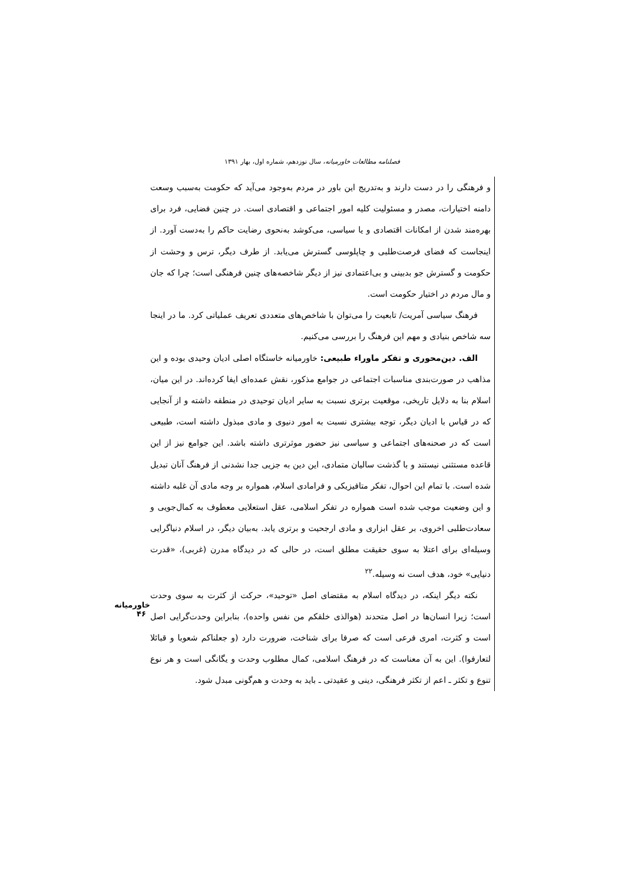فصلنامه مطالعات خاورمیانه، سال نوزدهم، شماره اول، بهار ۱۳۹۱
و فرهنگی را در دست دارند و به‌تدریج این باور در مردم به‌وجود می‌آید که حکومت به‌سبب وسعت دامنه اختیارات، مصدر و مسئولیت کلیه امور اجتماعی و اقتصادی است. در چنین فضایی، فرد برای بهره‌مند شدن از امکانات اقتصادی و یا سیاسی، می‌کوشد به‌نحوی رضایت حاکم را به‌دست آورد. از اینجاست که فضای فرصت‌طلبی و چاپلوسی گسترش می‌یابد. از طرف دیگر، ترس و وحشت از حکومت و گسترش جو بدبینی و بی‌اعتمادی نیز از دیگر شاخصه‌های چنین فرهنگی است؛ چرا که جان و مال مردم در اختیار حکومت است.
فرهنگ سیاسی آمریت/ تابعیت را می‌توان با شاخص‌های متعددی تعریف عملیاتی کرد. ما در اینجا سه شاخص بنیادی و مهم این فرهنگ را بررسی می‌کنیم.
الف. دین‌محوری و تفکر ماوراء طبیعی: خاورمیانه خاستگاه اصلی ادیان وحیدی بوده و این مذاهب در صورت‌بندی مناسبات اجتماعی در جوامع مذکور، نقش عمده‌ای ایفا کرده‌اند. در این میان، اسلام بنا به دلایل تاریخی، موقعیت برتری نسبت به سایر ادیان توحیدی در منطقه داشته و از آنجایی که در قیاس با ادیان دیگر، توجه بیشتری نسبت به امور دنیوی و مادی مبذول داشته است، طبیعی است که در صحنه‌های اجتماعی و سیاسی نیز حضور موثرتری داشته باشد. این جوامع نیز از این قاعده مستثنی نیستند و با گذشت سالیان متمادی، این دین به جزیی جدا نشدنی از فرهنگ آنان تبدیل شده است. با تمام این احوال، تفکر متافیزیکی و فرامادی اسلام، همواره بر وجه مادی آن غلبه داشته و این وضعیت موجب شده است همواره در تفکر اسلامی، عقل استعلایی معطوف به کمال‌جویی و سعادت‌طلبی اخروی، بر عقل ابزاری و مادی ارجحیت و برتری یابد. به‌بیان دیگر، در اسلام دنیاگرایی وسیله‌ای برای اعتلا به سوی حقیقت مطلق است، در حالی که در دیدگاه مدرن (غربی)، «قدرت دنیایی» خود، هدف است نه وسیله.<sup>۲۲</sup>
نکته دیگر اینکه، در دیدگاه اسلام به مقتضای اصل «توحید»، حرکت از کثرت به سوی وحدت است؛ زیرا انسان‌ها در اصل متحدند (هوالذی خلقکم من نفس واحده)، بنابراین وحدت‌گرایی اصل است و کثرت، امری فرعی است که صرفا برای شناخت، ضرورت دارد (و جعلناکم شعوبا و قبائلا لتعارفوا). این به آن معناست که در فرهنگ اسلامی، کمال مطلوب وحدت و یگانگی است و هر نوع تنوع و تکثر ـ اعم از تکثر فرهنگی، دینی و عقیدتی ـ باید به وحدت و هم‌گونی مبدل شود.
خاورمیانه
۴۶